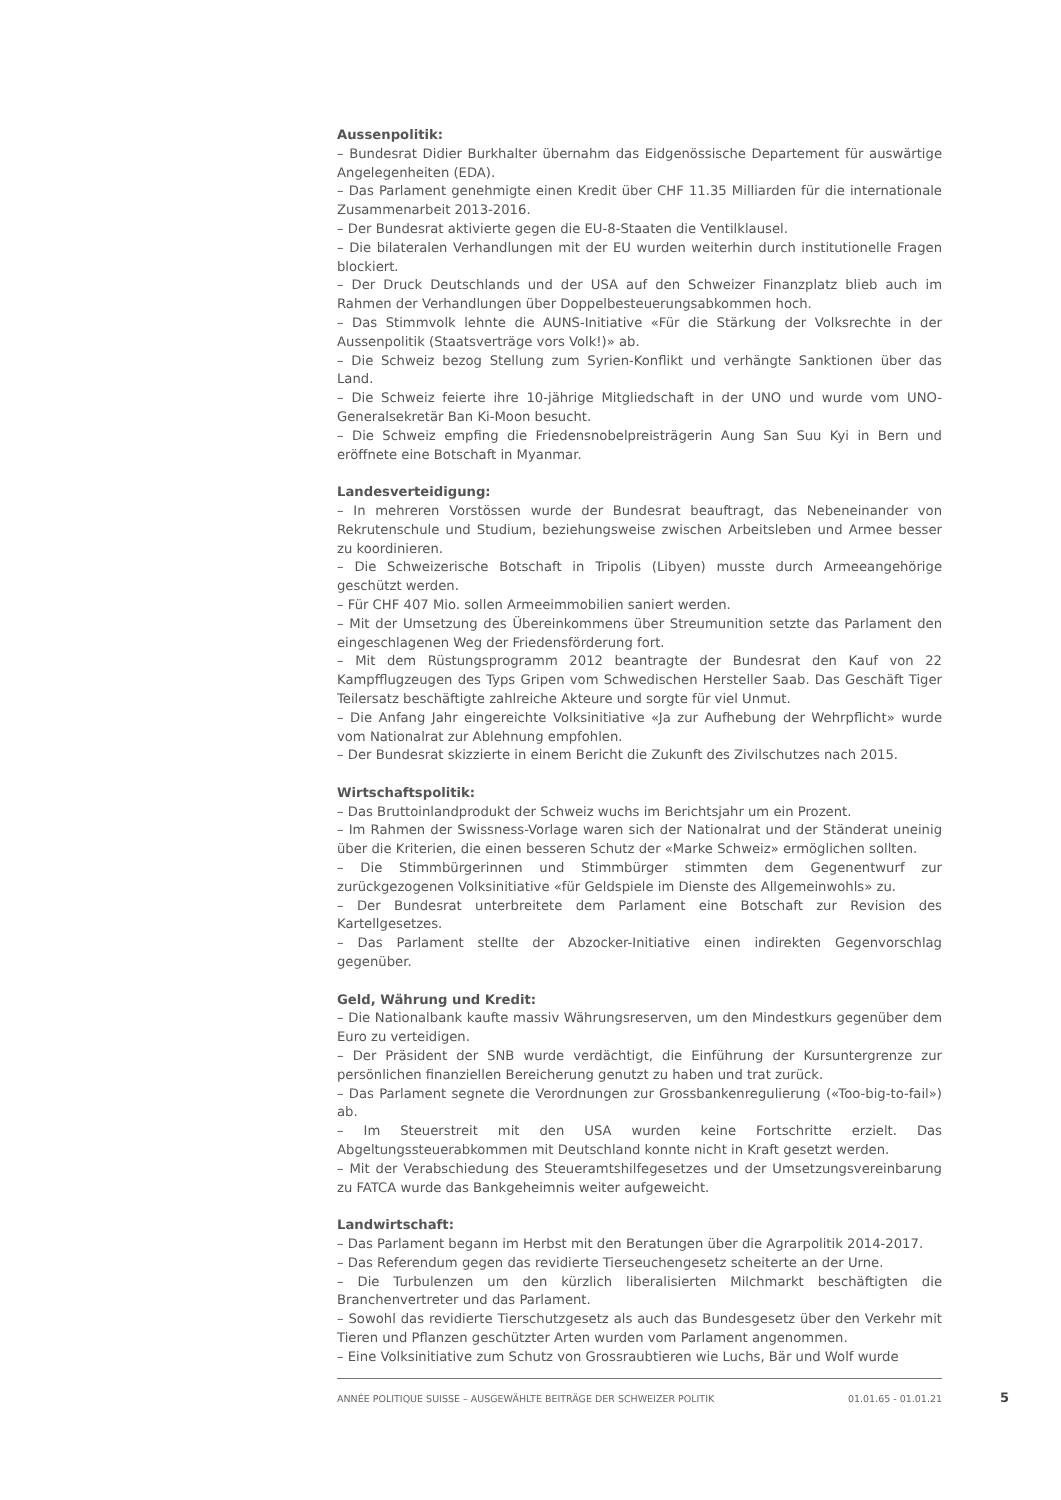Aussenpolitik:
– Bundesrat Didier Burkhalter übernahm das Eidgenössische Departement für auswärtige Angelegenheiten (EDA).
– Das Parlament genehmigte einen Kredit über CHF 11.35 Milliarden für die internationale Zusammenarbeit 2013-2016.
– Der Bundesrat aktivierte gegen die EU-8-Staaten die Ventilklausel.
– Die bilateralen Verhandlungen mit der EU wurden weiterhin durch institutionelle Fragen blockiert.
– Der Druck Deutschlands und der USA auf den Schweizer Finanzplatz blieb auch im Rahmen der Verhandlungen über Doppelbesteuerungsabkommen hoch.
– Das Stimmvolk lehnte die AUNS-Initiative «Für die Stärkung der Volksrechte in der Aussenpolitik (Staatsverträge vors Volk!)» ab.
– Die Schweiz bezog Stellung zum Syrien-Konflikt und verhängte Sanktionen über das Land.
– Die Schweiz feierte ihre 10-jährige Mitgliedschaft in der UNO und wurde vom UNO-Generalsekretär Ban Ki-Moon besucht.
– Die Schweiz empfing die Friedensnobelpreisträgerin Aung San Suu Kyi in Bern und eröffnete eine Botschaft in Myanmar.
Landesverteidigung:
– In mehreren Vorstössen wurde der Bundesrat beauftragt, das Nebeneinander von Rekrutenschule und Studium, beziehungsweise zwischen Arbeitsleben und Armee besser zu koordinieren.
– Die Schweizerische Botschaft in Tripolis (Libyen) musste durch Armeeangehörige geschützt werden.
– Für CHF 407 Mio. sollen Armeeimmobilien saniert werden.
– Mit der Umsetzung des Übereinkommens über Streumunition setzte das Parlament den eingeschlagenen Weg der Friedensförderung fort.
– Mit dem Rüstungsprogramm 2012 beantragte der Bundesrat den Kauf von 22 Kampfflugzeugen des Typs Gripen vom Schwedischen Hersteller Saab. Das Geschäft Tiger Teilersatz beschäftigte zahlreiche Akteure und sorgte für viel Unmut.
– Die Anfang Jahr eingereichte Volksinitiative «Ja zur Aufhebung der Wehrpflicht» wurde vom Nationalrat zur Ablehnung empfohlen.
– Der Bundesrat skizzierte in einem Bericht die Zukunft des Zivilschutzes nach 2015.
Wirtschaftspolitik:
– Das Bruttoinlandprodukt der Schweiz wuchs im Berichtsjahr um ein Prozent.
– Im Rahmen der Swissness-Vorlage waren sich der Nationalrat und der Ständerat uneinig über die Kriterien, die einen besseren Schutz der «Marke Schweiz» ermöglichen sollten.
– Die Stimmbürgerinnen und Stimmbürger stimmten dem Gegenentwurf zur zurückgezogenen Volksinitiative «für Geldspiele im Dienste des Allgemeinwohls» zu.
– Der Bundesrat unterbreitete dem Parlament eine Botschaft zur Revision des Kartellgesetzes.
– Das Parlament stellte der Abzocker-Initiative einen indirekten Gegenvorschlag gegenüber.
Geld, Währung und Kredit:
– Die Nationalbank kaufte massiv Währungsreserven, um den Mindestkurs gegenüber dem Euro zu verteidigen.
– Der Präsident der SNB wurde verdächtigt, die Einführung der Kursuntergrenze zur persönlichen finanziellen Bereicherung genutzt zu haben und trat zurück.
– Das Parlament segnete die Verordnungen zur Grossbankenregulierung («Too-big-to-fail») ab.
– Im Steuerstreit mit den USA wurden keine Fortschritte erzielt. Das Abgeltungssteuerabkommen mit Deutschland konnte nicht in Kraft gesetzt werden.
– Mit der Verabschiedung des Steueramtshilfegesetzes und der Umsetzungsvereinbarung zu FATCA wurde das Bankgeheimnis weiter aufgeweicht.
Landwirtschaft:
– Das Parlament begann im Herbst mit den Beratungen über die Agrarpolitik 2014-2017.
– Das Referendum gegen das revidierte Tierseuchengesetz scheiterte an der Urne.
– Die Turbulenzen um den kürzlich liberalisierten Milchmarkt beschäftigten die Branchenvertreter und das Parlament.
– Sowohl das revidierte Tierschutzgesetz als auch das Bundesgesetz über den Verkehr mit Tieren und Pflanzen geschützter Arten wurden vom Parlament angenommen.
– Eine Volksinitiative zum Schutz von Grossraubtieren wie Luchs, Bär und Wolf wurde
ANNÉE POLITIQUE SUISSE – AUSGEWÄHLTE BEITRÄGE DER SCHWEIZER POLITIK 01.01.65 - 01.01.21
5